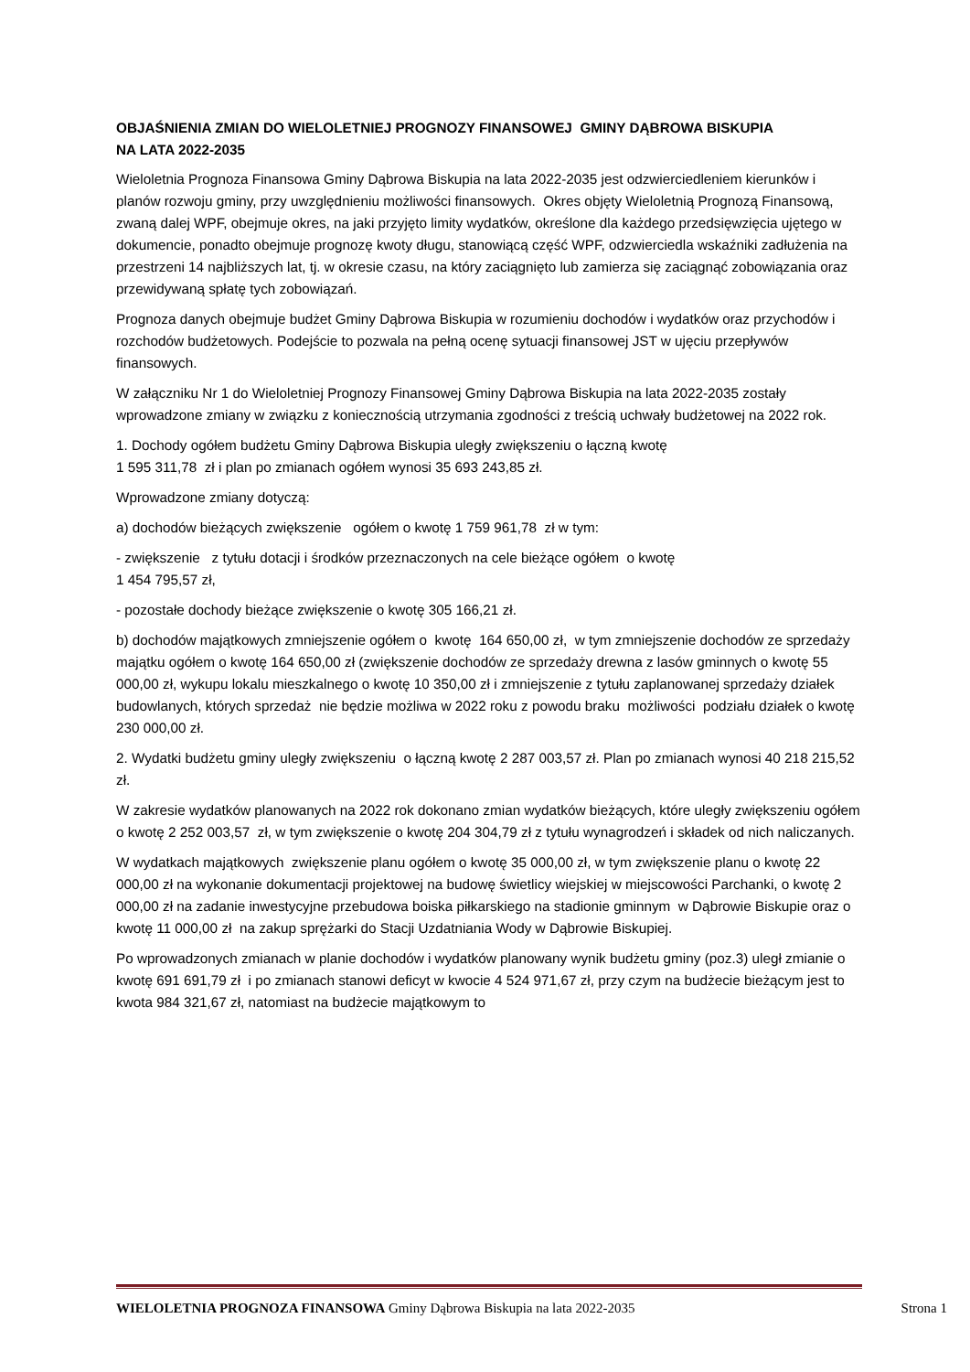OBJAŚNIENIA ZMIAN DO WIELOLETNIEJ PROGNOZY FINANSOWEJ GMINY DĄBROWA BISKUPIA
NA LATA 2022-2035
Wieloletnia Prognoza Finansowa Gminy Dąbrowa Biskupia na lata 2022-2035 jest odzwierciedleniem kierunków i planów rozwoju gminy, przy uwzględnieniu możliwości finansowych. Okres objęty Wieloletnią Prognozą Finansową, zwaną dalej WPF, obejmuje okres, na jaki przyjęto limity wydatków, określone dla każdego przedsięwzięcia ujętego w dokumencie, ponadto obejmuje prognozę kwoty długu, stanowiącą część WPF, odzwierciedla wskaźniki zadłużenia na przestrzeni 14 najbliższych lat, tj. w okresie czasu, na który zaciągnięto lub zamierza się zaciągnąć zobowiązania oraz przewidywaną spłatę tych zobowiązań.
Prognoza danych obejmuje budżet Gminy Dąbrowa Biskupia w rozumieniu dochodów i wydatków oraz przychodów i rozchodów budżetowych. Podejście to pozwala na pełną ocenę sytuacji finansowej JST w ujęciu przepływów finansowych.
W załączniku Nr 1 do Wieloletniej Prognozy Finansowej Gminy Dąbrowa Biskupia na lata 2022-2035 zostały wprowadzone zmiany w związku z koniecznością utrzymania zgodności z treścią uchwały budżetowej na 2022 rok.
1. Dochody ogółem budżetu Gminy Dąbrowa Biskupia uległy zwiększeniu o łączną kwotę
1 595 311,78 zł i plan po zmianach ogółem wynosi 35 693 243,85 zł.
Wprowadzone zmiany dotyczą:
a) dochodów bieżących zwiększenie ogółem o kwotę 1 759 961,78 zł w tym:
- zwiększenie z tytułu dotacji i środków przeznaczonych na cele bieżące ogółem o kwotę
1 454 795,57 zł,
- pozostałe dochody bieżące zwiększenie o kwotę 305 166,21 zł.
b) dochodów majątkowych zmniejszenie ogółem o kwotę 164 650,00 zł, w tym zmniejszenie dochodów ze sprzedaży majątku ogółem o kwotę 164 650,00 zł (zwiększenie dochodów ze sprzedaży drewna z lasów gminnych o kwotę 55 000,00 zł, wykupu lokalu mieszkalnego o kwotę 10 350,00 zł i zmniejszenie z tytułu zaplanowanej sprzedaży działek budowlanych, których sprzedaż nie będzie możliwa w 2022 roku z powodu braku możliwości podziału działek o kwotę 230 000,00 zł.
2. Wydatki budżetu gminy uległy zwiększeniu o łączną kwotę 2 287 003,57 zł. Plan po zmianach wynosi 40 218 215,52 zł.
W zakresie wydatków planowanych na 2022 rok dokonano zmian wydatków bieżących, które uległy zwiększeniu ogółem o kwotę 2 252 003,57 zł, w tym zwiększenie o kwotę 204 304,79 zł z tytułu wynagrodzeń i składek od nich naliczanych.
W wydatkach majątkowych zwiększenie planu ogółem o kwotę 35 000,00 zł, w tym zwiększenie planu o kwotę 22 000,00 zł na wykonanie dokumentacji projektowej na budowę świetlicy wiejskiej w miejscowości Parchanki, o kwotę 2 000,00 zł na zadanie inwestycyjne przebudowa boiska piłkarskiego na stadionie gminnym w Dąbrowie Biskupie oraz o kwotę 11 000,00 zł na zakup sprężarki do Stacji Uzdatniania Wody w Dąbrowie Biskupiej.
Po wprowadzonych zmianach w planie dochodów i wydatków planowany wynik budżetu gminy (poz.3) uległ zmianie o kwotę 691 691,79 zł i po zmianach stanowi deficyt w kwocie 4 524 971,67 zł, przy czym na budżecie bieżącym jest to kwota 984 321,67 zł, natomiast na budżecie majątkowym to
WIELOLETNIA PROGNOZA FINANSOWA Gminy Dąbrowa Biskupia na lata 2022-2035 Strona 1